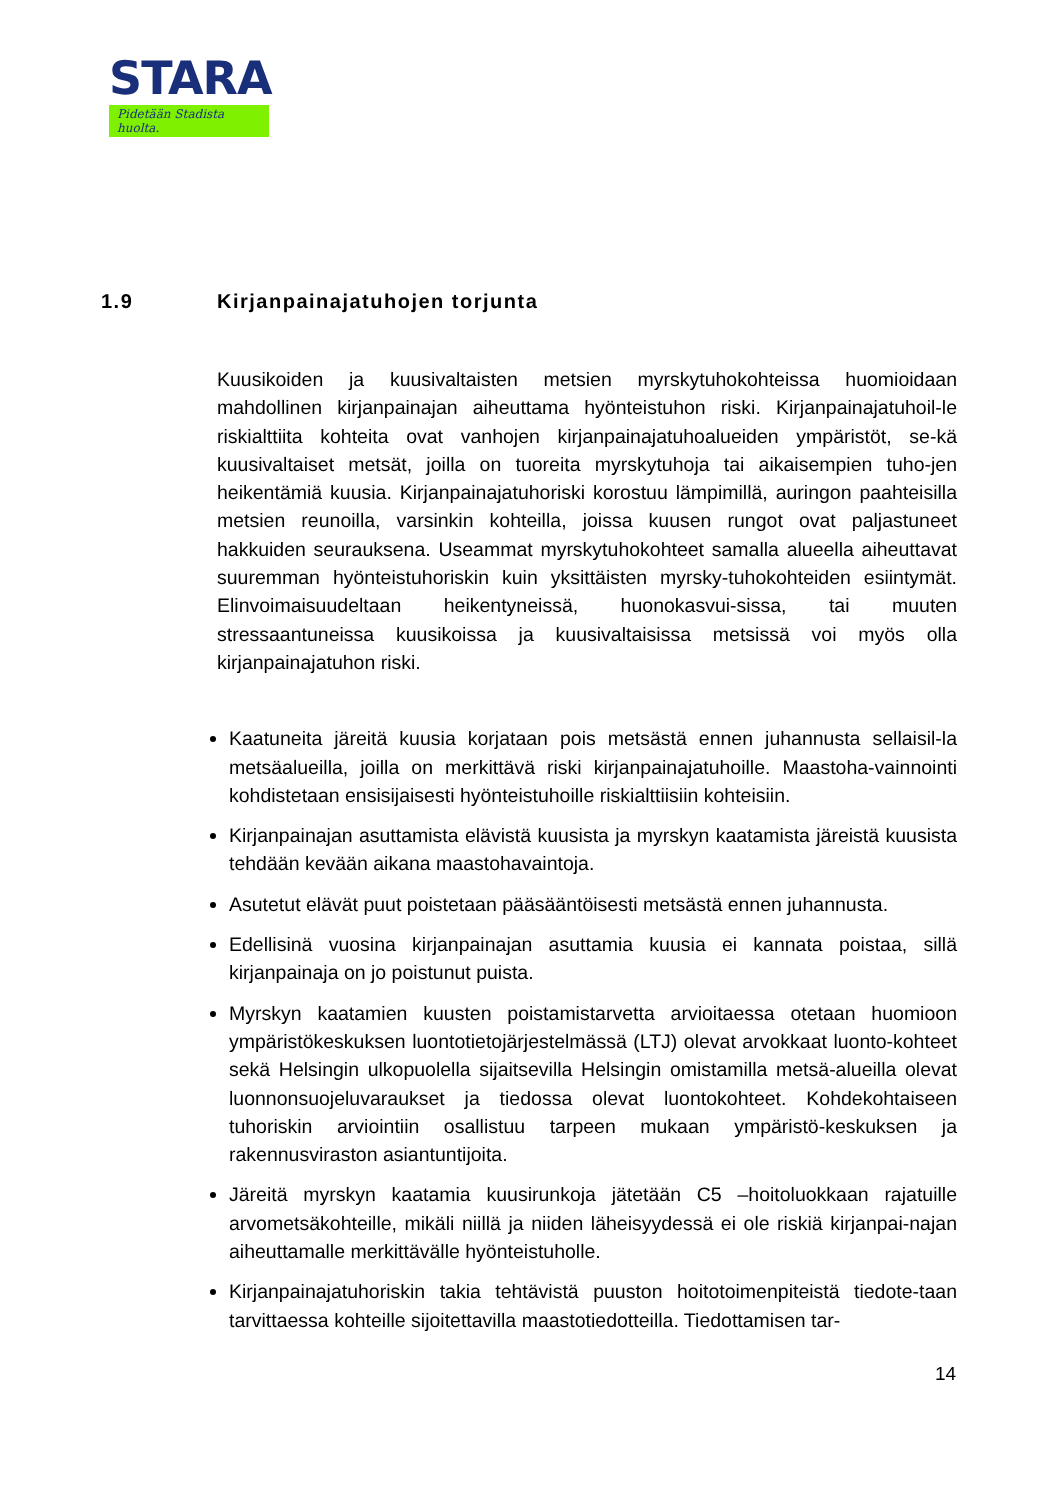STARA
Pidetään Stadista huolta.
1.9 Kirjanpainajatuhojen torjunta
Kuusikoiden ja kuusivaltaisten metsien myrskytuhokohteissa huomioidaan mahdollinen kirjanpainajan aiheuttama hyönteistuhon riski. Kirjanpainajatuhoil-le riskialttiita kohteita ovat vanhojen kirjanpainajatuhoalueiden ympäristöt, se-kä kuusivaltaiset metsät, joilla on tuoreita myrskytuhoja tai aikaisempien tuho-jen heikentämiä kuusia. Kirjanpainajatuhoriski korostuu lämpimillä, auringon paahteisilla metsien reunoilla, varsinkin kohteilla, joissa kuusen rungot ovat paljastuneet hakkuiden seurauksena. Useammat myrskytuhokohteet samalla alueella aiheuttavat suuremman hyönteistuhoriskin kuin yksittäisten myrsky-tuhokohteiden esiintymät. Elinvoimaisuudeltaan heikentyneissä, huonokasvui-sissa, tai muuten stressaantuneissa kuusikoissa ja kuusivaltaisissa metsissä voi myös olla kirjanpainajatuhon riski.
Kaatuneita järeitä kuusia korjataan pois metsästä ennen juhannusta sellaisil-la metsäalueilla, joilla on merkittävä riski kirjanpainajatuhoille. Maastoha-vainnointi kohdistetaan ensisijaisesti hyönteistuhoille riskialttiisiin kohteisiin.
Kirjanpainajan asuttamista elävistä kuusista ja myrskyn kaatamista järeistä kuusista tehdään kevään aikana maastohavaintoja.
Asutetut elävät puut poistetaan pääsääntöisesti metsästä ennen juhannusta.
Edellisinä vuosina kirjanpainajan asuttamia kuusia ei kannata poistaa, sillä kirjanpainaja on jo poistunut puista.
Myrskyn kaatamien kuusten poistamistarvetta arvioitaessa otetaan huomioon ympäristökeskuksen luontotietojärjestelmässä (LTJ) olevat arvokkaat luonto-kohteet sekä Helsingin ulkopuolella sijaitsevilla Helsingin omistamilla metsä-alueilla olevat luonnonsuojeluvaraukset ja tiedossa olevat luontokohteet. Kohdekohtaiseen tuhoriskin arviointiin osallistuu tarpeen mukaan ympäristö-keskuksen ja rakennusviraston asiantuntijoita.
Järeitä myrskyn kaatamia kuusirunkoja jätetään C5 –hoitoluokkaan rajatuille arvometsäkohteille, mikäli niillä ja niiden läheisyydessä ei ole riskiä kirjanpai-najan aiheuttamalle merkittävälle hyönteistuholle.
Kirjanpainajatuhoriskin takia tehtävistä puuston hoitotoimenpiteistä tiedote-taan tarvittaessa kohteille sijoitettavilla maastotiedotteilla. Tiedottamisen tar-
14